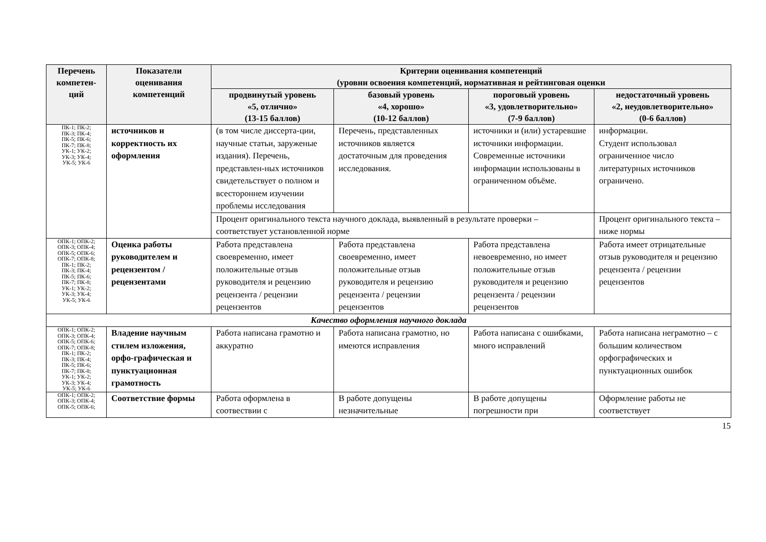| Перечень компетен- ций | Показатели оценивания компетенций | Критерии оценивания компетенций (уровни освоения компетенций, нормативная и рейтинговая оценки | | | |
| --- | --- | --- | --- | --- | --- |
| | | продвинутый уровень «5, отлично» (13-15 баллов) | базовый уровень «4, хорошо» (10-12 баллов) | пороговый уровень «3, удовлетворительно» (7-9 баллов) | недостаточный уровень «2, неудовлетворительно» (0-6 баллов) |
| ПК-1; ПК-2; ПК-3; ПК-4; ПК-5; ПК-6; ПК-7; ПК-8; УК-1; УК-2; УК-3; УК-4; УК-5; УК-6 | источников и корректность их оформления | (в том числе диссерта-ции, научные статьи, заруженые издания). Перечень, представлен-ных источников свидетельствует о полном и всестороннем изучении проблемы исследования | Перечень, представленных источников является достаточным для проведения исследования. | источники и (или) устаревшие источники информации. Современные источники информации использованы в ограниченном объёме. | информации. Студент использовал ограниченное число литературных источников ограничено. |
| | | Процент оригинального текста научного доклада, выявленный в результате проверки – соответствует установленной норме | | | Процент оригинального текста – ниже нормы |
| ОПК-1; ОПК-2; ОПК-3; ОПК-4; ОПК-5; ОПК-6; ОПК-7; ОПК-8; ПК-1; ПК-2; ПК-3; ПК-4; ПК-5; ПК-6; ПК-7; ПК-8; УК-1; УК-2; УК-3; УК-4; УК-5; УК-6 | Оценка работы руководителем и рецензентом / рецензентами | Работа представлена своевременно, имеет положительные отзыв руководителя и рецензию рецензента / рецензии рецензентов | Работа представлена своевременно, имеет положительные отзыв руководителя и рецензию рецензента / рецензии рецензентов | Работа представлена невоевременно, но имеет положительные отзыв руководителя и рецензию рецензента / рецензии рецензентов | Работа имеет отрицательные отзыв руководителя и рецензию рецензента / рецензии рецензентов |
| Качество оформления научного доклада | | | | | |
| ОПК-1; ОПК-2; ОПК-3; ОПК-4; ОПК-5; ОПК-6; ОПК-7; ОПК-8; ПК-1; ПК-2; ПК-3; ПК-4; ПК-5; ПК-6; ПК-7; ПК-8; УК-1; УК-2; УК-3; УК-4; УК-5; УК-6 | Владение научным стилем изложения, орфо-графическая и пунктуационная грамотность | Работа написана грамотно и аккуратно | Работа написана грамотно, но имеются исправления | Работа написана с ошибками, много исправлений | Работа написана неграмотно – с большим количеством орфографических и пунктуационных ошибок |
| ОПК-1; ОПК-2; ОПК-3; ОПК-4; ОПК-5; ОПК-6; | Соответствие формы | Работа оформлена в соотвествии с | В работе допущены незначительные | В работе допущены погрешности при | Оформление работы не соответствует |
15